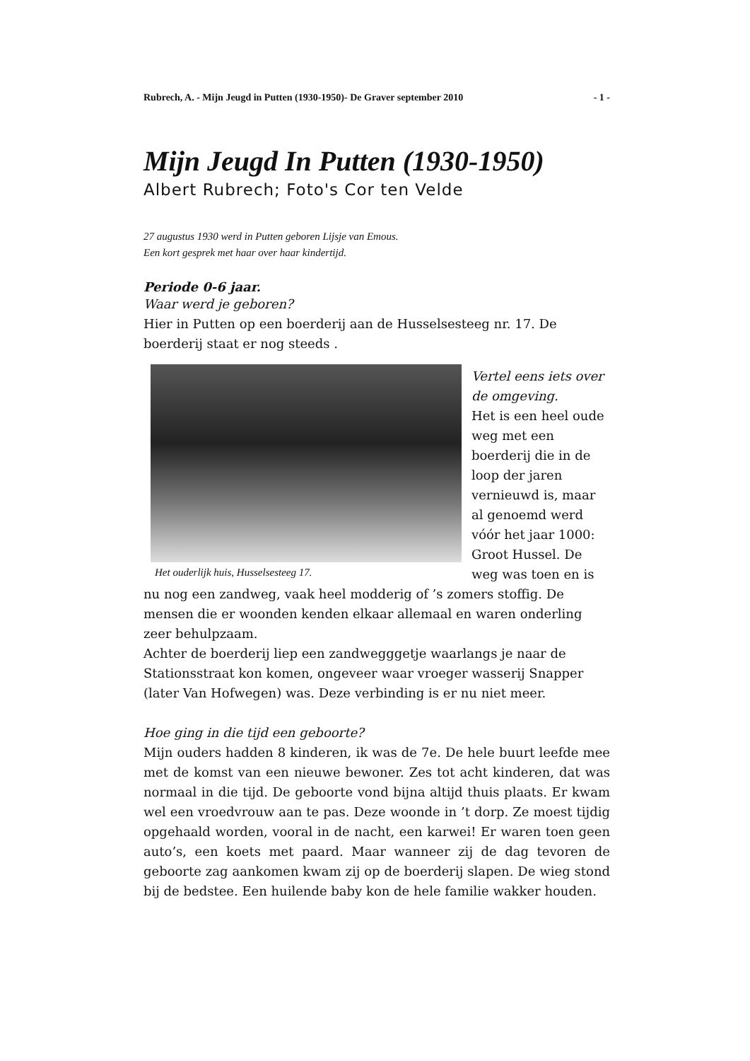Rubrech, A. - Mijn Jeugd in Putten (1930-1950)- De Graver september 2010 - 1 -
Mijn Jeugd In Putten (1930-1950)
Albert Rubrech; Foto's Cor ten Velde
27 augustus 1930 werd in Putten geboren Lijsje van Emous.
Een kort gesprek met haar over haar kindertijd.
Periode 0-6 jaar.
Waar werd je geboren?
Hier in Putten op een boerderij aan de Husselsesteeg nr. 17. De boerderij staat er nog steeds .
Het ouderlijk huis, Husselsesteeg 17.
Vertel eens iets over de omgeving.
Het is een heel oude weg met een boerderij die in de loop der jaren vernieuwd is, maar al genoemd werd vóór het jaar 1000: Groot Hussel. De weg was toen en is nu nog een zandweg, vaak heel modderig of ’s zomers stoffig. De mensen die er woonden kenden elkaar allemaal en waren onderling zeer behulpzaam.
Achter de boerderij liep een zandwegggetje waarlangs je naar de Stationsstraat kon komen, ongeveer waar vroeger wasserij Snapper (later Van Hofwegen) was. Deze verbinding is er nu niet meer.
Hoe ging in die tijd een geboorte?
Mijn ouders hadden 8 kinderen, ik was de 7e. De hele buurt leefde mee met de komst van een nieuwe bewoner. Zes tot acht kinderen, dat was normaal in die tijd. De geboorte vond bijna altijd thuis plaats. Er kwam wel een vroedvrouw aan te pas. Deze woonde in ’t dorp. Ze moest tijdig opgehaald worden, vooral in de nacht, een karwei! Er waren toen geen auto’s, een koets met paard. Maar wanneer zij de dag tevoren de geboorte zag aankomen kwam zij op de boerderij slapen. De wieg stond bij de bedstee. Een huilende baby kon de hele familie wakker houden.